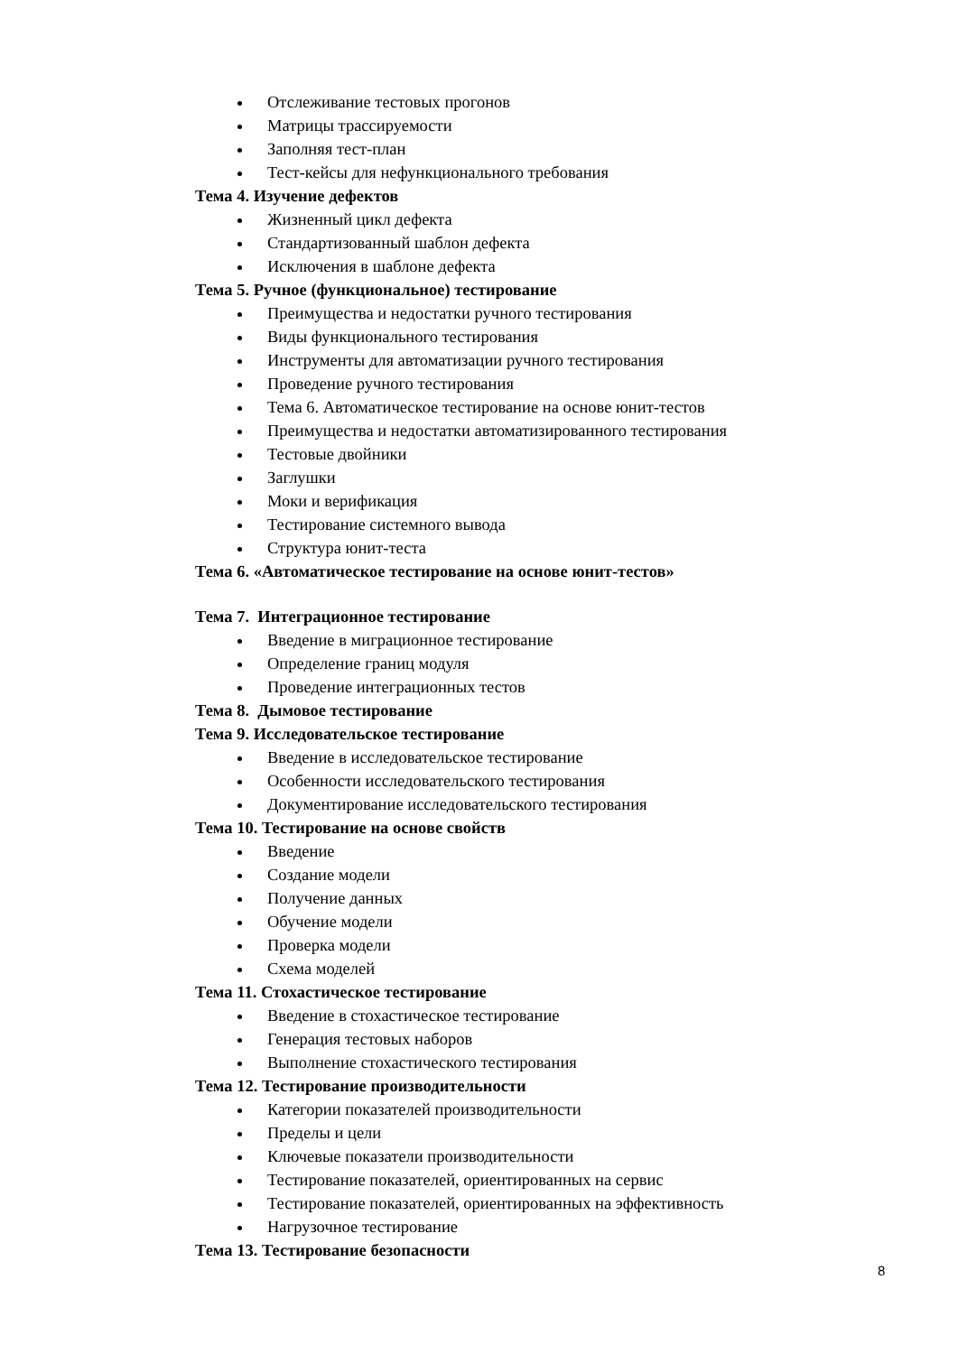Отслеживание тестовых прогонов
Матрицы трассируемости
Заполняя тест-план
Тест-кейсы для нефункционального требования
Тема 4. Изучение дефектов
Жизненный цикл дефекта
Стандартизованный шаблон дефекта
Исключения в шаблоне дефекта
Тема 5. Ручное (функциональное) тестирование
Преимущества и недостатки ручного тестирования
Виды функционального тестирования
Инструменты для автоматизации ручного тестирования
Проведение ручного тестирования
Тема 6. Автоматическое тестирование на основе юнит-тестов
Преимущества и недостатки автоматизированного тестирования
Тестовые двойники
Заглушки
Моки и верификация
Тестирование системного вывода
Структура юнит-теста
Тема 6. «Автоматическое тестирование на основе юнит-тестов»
Тема 7. Интеграционное тестирование
Введение в миграционное тестирование
Определение границ модуля
Проведение интеграционных тестов
Тема 8. Дымовое тестирование
Тема 9. Исследовательское тестирование
Введение в исследовательское тестирование
Особенности исследовательского тестирования
Документирование исследовательского тестирования
Тема 10. Тестирование на основе свойств
Введение
Создание модели
Получение данных
Обучение модели
Проверка модели
Схема моделей
Тема 11. Стохастическое тестирование
Введение в стохастическое тестирование
Генерация тестовых наборов
Выполнение стохастического тестирования
Тема 12. Тестирование производительности
Категории показателей производительности
Пределы и цели
Ключевые показатели производительности
Тестирование показателей, ориентированных на сервис
Тестирование показателей, ориентированных на эффективность
Нагрузочное тестирование
Тема 13. Тестирование безопасности
8